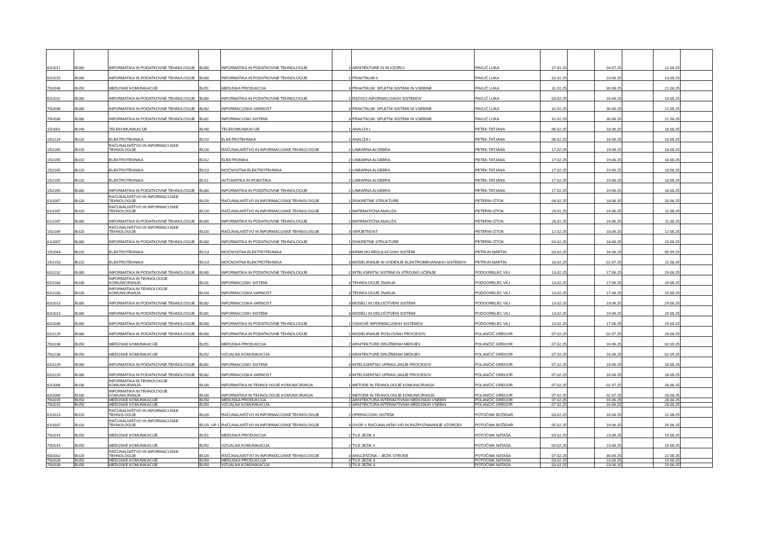| 62U017 | BU80 | INFORMATIKA IN PODATKOVNE TEHNOLOGIJE | BU80 | INFORMATIKA IN PODATKOVNE TEHNOLOGIJE | 2 | ARHITEKTURE IS IN VZORCI | PAVLIČ LUKA | 27.01.25 | | 04.07.25 | | 22.08.25 | |
| 62U015 | BU80 | INFORMATIKA IN PODATKOVNE TEHNOLOGIJE | BU80 | INFORMATIKA IN PODATKOVNE TEHNOLOGIJE | 2 | PRAKTIKUM II | PAVLIČ LUKA | 31.01.25 | | 23.06.25 | | 13.08.25 | |
| 70U036 | BU50 | MEDIJSKE KOMUNIKACIJE | BU51 | MEDIJSKA PRODUKCIJA | 3 | PRAKTIKUM: SPLETNI SISTEMI IN VSEBINE | PAVLIČ LUKA | 31.01.25 | | 30.06.25 | | 21.08.25 | |
| 62U011 | BU80 | INFORMATIKA IN PODATKOVNE TEHNOLOGIJE | BU80 | INFORMATIKA IN PODATKOVNE TEHNOLOGIJE | 2 | RAZVOJ INFORMACIJSKIH SISTEMOV | PAVLIČ LUKA | 03.02.25 | | 16.06.25 | | 14.08.25 | |
| 70U036 | BU80 | INFORMATIKA IN PODATKOVNE TEHNOLOGIJE | BU82 | INFORMACIJSKA VARNOST | 3 | PRAKTIKUM: SPLETNI SISTEMI IN VSEBINE | PAVLIČ LUKA | 31.01.25 | | 30.06.25 | | 21.08.25 | |
| 70U036 | BU80 | INFORMATIKA IN PODATKOVNE TEHNOLOGIJE | BU81 | INFORMACIJSKI SISTEMI | 3 | PRAKTIKUM: SPLETNI SISTEMI IN VSEBINE | PAVLIČ LUKA | 31.01.25 | | 30.06.25 | | 21.08.25 | |
| 15U001 | BU40 | TELEKOMUNIKACIJE | BU40 | TELEKOMUNIKACIJE | 1 | ANALIZA I | PETEK TATJANA | 06.02.25 | | 18.06.25 | | 18.08.25 | |
| 15U124 | BU10 | ELEKTROTEHNIKA | BU10 | ELEKTROTEHNIKA | 1 | ANALIZA I | PETEK TATJANA | 06.02.25 | | 18.06.25 | | 18.08.25 | |
| 15U165 | BU20 | RAČUNALNIŠTVO IN INFORMACIJSKE TEHNOLOGIJE | BU20 | RAČUNALNIŠTVO IN INFORMACIJSKE TEHNOLOGIJE | 2 | LINEARNA ALGEBRA | PETEK TATJANA | 17.02.25 | | 19.06.25 | | 18.08.25 | |
| 15U165 | BU10 | ELEKTROTEHNIKA | BU12 | ELEKTRONIKA | 2 | LINEARNA ALGEBRA | PETEK TATJANA | 17.02.25 | | 19.06.25 | | 18.08.25 | |
| 15U165 | BU10 | ELEKTROTEHNIKA | BU13 | MOČNOSTNA ELEKTROTEHNIKA | 2 | LINEARNA ALGEBRA | PETEK TATJANA | 17.02.25 | | 19.06.25 | | 18.08.25 | |
| 15U165 | BU10 | ELEKTROTEHNIKA | BU11 | AVTOMATIKA IN ROBOTIKA | 2 | LINEARNA ALGEBRA | PETEK TATJANA | 17.02.25 | | 19.06.25 | | 18.08.25 | |
| 15U165 | BU80 | INFORMATIKA IN PODATKOVNE TEHNOLOGIJE | BU80 | INFORMATIKA IN PODATKOVNE TEHNOLOGIJE | 2 | LINEARNA ALGEBRA | PETEK TATJANA | 17.02.25 | | 19.06.25 | | 18.08.25 | |
| 61U007 | BU20 | RAČUNALNIŠTVO IN INFORMACIJSKE TEHNOLOGIJE | BU20 | RAČUNALNIŠTVO IN INFORMACIJSKE TEHNOLOGIJE | 1 | DISKRETNE STRUKTURE | PETERIN IZTOK | 04.02.25 | | 18.06.25 | | 20.08.25 | |
| 61U167 | BU20 | RAČUNALNIŠTVO IN INFORMACIJSKE TEHNOLOGIJE | BU20 | RAČUNALNIŠTVO IN INFORMACIJSKE TEHNOLOGIJE | 1 | MATEMATIČNA ANALIZA | PETERIN IZTOK | 28.01.25 | | 24.06.25 | | 11.08.25 | |
| 61U167 | BU80 | INFORMATIKA IN PODATKOVNE TEHNOLOGIJE | BU80 | INFORMATIKA IN PODATKOVNE TEHNOLOGIJE | 2 | MATEMATIČNA ANALIZA | PETERIN IZTOK | 28.01.25 | | 24.06.25 | | 11.08.25 | |
| 15U169 | BU20 | RAČUNALNIŠTVO IN INFORMACIJSKE TEHNOLOGIJE | BU20 | RAČUNALNIŠTVO IN INFORMACIJSKE TEHNOLOGIJE | 3 | VERJETNOST | PETERIN IZTOK | 12.02.25 | | 18.06.25 | | 12.08.25 | |
| 61U007 | BU80 | INFORMATIKA IN PODATKOVNE TEHNOLOGIJE | BU80 | INFORMATIKA IN PODATKOVNE TEHNOLOGIJE | 1 | DISKRETNE STRUKTURE | PETERIN IZTOK | 04.02.25 | | 18.06.25 | | 20.08.25 | |
| 15U043 | BU10 | ELEKTROTEHNIKA | BU13 | MOČNOSTNA ELEKTROTEHNIKA | 3 | KRMILNO-REGULACIJSKI SISTEMI | PETRUN MARTIN | 03.02.25 | | 16.06.25 | | 05.09.25 | |
| 15U153 | BU10 | ELEKTROTEHNIKA | BU13 | MOČNOSTNA ELEKTROTEHNIKA | 3 | MODELIRANJE IN VODENJE ELEKTROMEHANSKIH SISTEMOV | PETRUN MARTIN | 18.02.25 | | 01.07.25 | | 11.08.25 | |
| 62U232 | BU80 | INFORMATIKA IN PODATKOVNE TEHNOLOGIJE | BU80 | INFORMATIKA IN PODATKOVNE TEHNOLOGIJE | 2 | INTELIGENTNI SISTEMI IN STROJNO UČENJE | PODGORELEC VILI | 13.02.25 | | 17.06.25 | | 29.08.25 | |
| 62U183 | BU30 | INFORMATIKA IN TEHNOLOGIJE KOMUNICIRANJA | BU31 | INFORMACIJSKI SISTEMI | 3 | TEHNOLOGIJE ZNANJA | PODGORELEC VILI | 13.02.25 | | 17.06.25 | | 29.08.25 | |
| 62U183 | BU30 | INFORMATIKA IN TEHNOLOGIJE KOMUNICIRANJA | BU34 | INFORMACIJSKA VARNOST | 3 | TEHNOLOGIJE ZNANJA | PODGORELEC VILI | 13.02.25 | | 17.06.25 | | 29.08.25 | |
| 62U013 | BU80 | INFORMATIKA IN PODATKOVNE TEHNOLOGIJE | BU82 | INFORMACIJSKA VARNOST | 3 | MODELI IN ODLOČITVENI SISTEMI | PODGORELEC VILI | 13.02.25 | | 19.06.25 | | 29.08.25 | |
| 62U013 | BU80 | INFORMATIKA IN PODATKOVNE TEHNOLOGIJE | BU81 | INFORMACIJSKI SISTEMI | 3 | MODELI IN ODLOČITVENI SISTEMI | PODGORELEC VILI | 13.02.25 | | 19.06.25 | | 29.08.25 | |
| 62U036 | BU80 | INFORMATIKA IN PODATKOVNE TEHNOLOGIJE | BU80 | INFORMATIKA IN PODATKOVNE TEHNOLOGIJE | 1 | OSNOVE INFORMACIJSKIH SISTEMOV | PODGORELEC VILI | 13.02.25 | | 17.06.25 | | 29.08.25 | |
| 62U129 | BU80 | INFORMATIKA IN PODATKOVNE TEHNOLOGIJE | BU80 | INFORMATIKA IN PODATKOVNE TEHNOLOGIJE | 1 | MODELIRANJE POSLOVNIH PROCESOV | POLANČIČ GREGOR | 07.02.25 | | 02.07.25 | | 28.08.25 | |
| 70U238 | BU50 | MEDIJSKE KOMUNIKACIJE | BU51 | MEDIJSKA PRODUKCIJA | 2 | ARHITEKTURE DRUŽBENIH MEDIJEV | POLANČIČ GREGOR | 07.02.25 | | 16.06.25 | | 02.09.25 | |
| 70U238 | BU50 | MEDIJSKE KOMUNIKACIJE | BU52 | VIZUALNA KOMUNIKACIJA | 2 | ARHITEKTURE DRUŽBENIH MEDIJEV | POLANČIČ GREGOR | 07.02.25 | | 16.06.25 | | 02.09.25 | |
| 62U229 | BU80 | INFORMATIKA IN PODATKOVNE TEHNOLOGIJE | BU81 | INFORMACIJSKI SISTEMI | 3 | INTELIGENTNO UPRAVLJANJE PROCESOV | POLANČIČ GREGOR | 07.02.25 | | 16.06.25 | | 28.08.25 | |
| 62U229 | BU80 | INFORMATIKA IN PODATKOVNE TEHNOLOGIJE | BU82 | INFORMACIJSKA VARNOST | 3 | INTELIGENTNO UPRAVLJANJE PROCESOV | POLANČIČ GREGOR | 07.02.25 | | 16.06.25 | | 28.08.25 | |
| 62U006 | BU30 | INFORMATIKA IN TEHNOLOGIJE KOMUNICIRANJA | BU30 | INFORMATIKA IN TEHNOLOGIJE KOMUNICIRANJA | 1 | METODE IN TEHNOLOGIJE KOMUNICIRANJA | POLANČIČ GREGOR | 07.02.25 | | 02.07.25 | | 28.08.25 | |
| 62U006 | BU30 | INFORMATIKA IN TEHNOLOGIJE KOMUNICIRANJA | BU30 | INFORMATIKA IN TEHNOLOGIJE KOMUNICIRANJA | 1 | METODE IN TEHNOLOGIJE KOMUNICIRANJA | POLANČIČ GREGOR | 07.02.25 | | 02.07.25 | | 28.08.25 | |
| 70U015 | BU50 | MEDIJSKE KOMUNIKACIJE | BU50 | MEDIJSKA PRODUKCIJA | 2 | ARHITEKTURA INTERAKTIVNIH MEDIJSKIH VSEBIN | POLANČIČ GREGOR | 07.02.25 | | 16.06.25 | | 28.08.25 | |
| 70U015 | BU50 | MEDIJSKE KOMUNIKACIJE | BU50 | VIZUALNA KOMUNIKACIJA | 2 | ARHITEKTURA INTERAKTIVNIH MEDIJSKIH VSEBIN | POLANČIČ GREGOR | 07.02.25 | | 16.06.25 | | 28.08.25 | |
| 61U013 | BU20 | RAČUNALNIŠTVO IN INFORMACIJSKE TEHNOLOGIJE | BU20 | RAČUNALNIŠTVO IN INFORMACIJSKE TEHNOLOGIJE | 2 | OPERACIJSKI SISTEMI | POTOČNIK BOŽIDAR | 03.02.25 | | 16.06.25 | | 12.08.25 | |
| 61U037 | BU20 | RAČUNALNIŠTVO IN INFORMACIJSKE TEHNOLOGIJE | BU20_UP 1 | RAČUNALNIŠTVO IN INFORMACIJSKE TEHNOLOGIJE | 3 | UVOD V RAČUNALNIŠKI VID IN RAZPOZNAVANJE VZORCEV | POTOČNIK BOŽIDAR | 05.02.25 | | 19.06.25 | | 26.08.25 | |
| 70U014 | BU50 | MEDIJSKE KOMUNIKACIJE | BU51 | MEDIJSKA PRODUKCIJA | 2 | TUJI JEZIK II | POTOČNIK NATAŠA | 03.02.25 | | 23.06.25 | | 19.08.25 | |
| 70U014 | BU50 | MEDIJSKE KOMUNIKACIJE | BU52 | VIZUALNA KOMUNIKACIJA | 2 | TUJI JEZIK II | POTOČNIK NATAŠA | 03.02.25 | | 23.06.25 | | 19.08.25 | |
| 60U002 | BU20 | RAČUNALNIŠTVO IN INFORMACIJSKE TEHNOLOGIJE | BU20 | RAČUNALNIŠTVO IN INFORMACIJSKE TEHNOLOGIJE | 3 | ANGLEŠČINA – JEZIK STROKE | POTOČNIK NATAŠA | 07.02.25 | | 30.06.25 | | 22.08.25 | |
| 70U028 | BU50 | MEDIJSKE KOMUNIKACIJE | BU50 | MEDIJSKA PRODUKCIJA | 3 | TUJI JEZIK 3 | POTOČNIK NATAŠA | 03.02.25 | | 23.06.25 | | 19.08.25 | |
| 70U028 | BU50 | MEDIJSKE KOMUNIKACIJE | BU50 | VIZUALNA KOMUNIKACIJA | 3 | TUJI JEZIK 3 | POTOČNIK NATAŠA | 03.02.25 | | 23.06.25 | | 19.08.25 | |